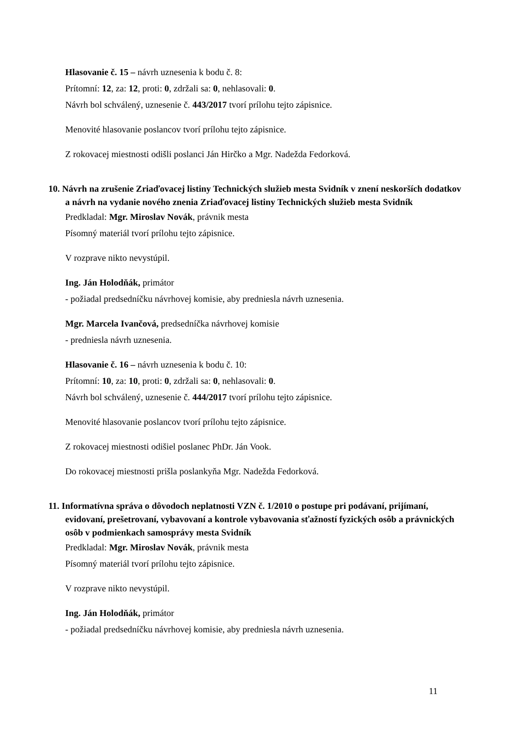Hlasovanie č. 15 – návrh uznesenia k bodu č. 8:
Prítomní: 12, za: 12, proti: 0, zdržali sa: 0, nehlasovali: 0.
Návrh bol schválený, uznesenie č. 443/2017 tvorí prílohu tejto zápisnice.
Menovité hlasovanie poslancov tvorí prílohu tejto zápisnice.
Z rokovacej miestnosti odišli poslanci Ján Hirčko a Mgr. Nadežda Fedorková.
10. Návrh na zrušenie Zriaďovacej listiny Technických služieb mesta Svidník v znení neskorších dodatkov a návrh na vydanie nového znenia Zriaďovacej listiny Technických služieb mesta Svidník
Predkladal: Mgr. Miroslav Novák, právnik mesta
Písomný materiál tvorí prílohu tejto zápisnice.
V rozprave nikto nevystúpil.
Ing. Ján Holodňák, primátor
- požiadal predsedníčku návrhovej komisie, aby predniesla návrh uznesenia.
Mgr. Marcela Ivančová, predsedníčka návrhovej komisie
- predniesla návrh uznesenia.
Hlasovanie č. 16 – návrh uznesenia k bodu č. 10:
Prítomní: 10, za: 10, proti: 0, zdržali sa: 0, nehlasovali: 0.
Návrh bol schválený, uznesenie č. 444/2017 tvorí prílohu tejto zápisnice.
Menovité hlasovanie poslancov tvorí prílohu tejto zápisnice.
Z rokovacej miestnosti odišiel poslanec PhDr. Ján Vook.
Do rokovacej miestnosti prišla poslankyňa Mgr. Nadežda Fedorková.
11. Informatívna správa o dôvodoch neplatnosti VZN č. 1/2010 o postupe pri podávaní, prijímaní, evidovaní, prešetrovaní, vybavovaní a kontrole vybavovania sťažností fyzických osôb a právnických osôb v podmienkach samosprávy mesta Svidník
Predkladal: Mgr. Miroslav Novák, právnik mesta
Písomný materiál tvorí prílohu tejto zápisnice.
V rozprave nikto nevystúpil.
Ing. Ján Holodňák, primátor
- požiadal predsedníčku návrhovej komisie, aby predniesla návrh uznesenia.
11